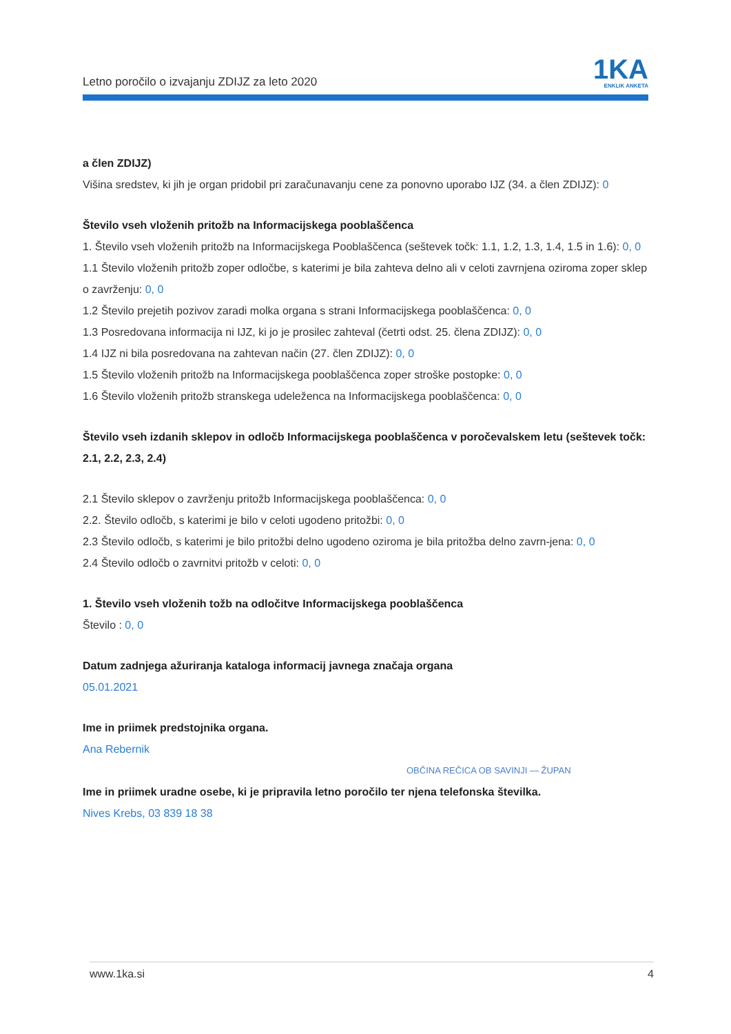Letno poročilo o izvajanju ZDIJZ za leto 2020
1KA
ENKLIK ANKETA
a člen ZDIJZ)
Višina sredstev, ki jih je organ pridobil pri zaračunavanju cene za ponovno uporabo IJZ (34. a člen ZDIJZ): 0
Število vseh vloženih pritožb na Informacijskega pooblaščenca
1. Število vseh vloženih pritožb na Informacijskega Pooblaščenca (seštevek točk: 1.1, 1.2, 1.3, 1.4, 1.5 in 1.6): 0, 0
1.1 Število vloženih pritožb zoper odločbe, s katerimi je bila zahteva delno ali v celoti zavrnjena oziroma zoper sklep o zavrženju: 0, 0
1.2 Število prejetih pozivov zaradi molka organa s strani Informacijskega pooblaščenca: 0, 0
1.3 Posredovana informacija ni IJZ, ki jo je prosilec zahteval (četrti odst. 25. člena ZDIJZ): 0, 0
1.4 IJZ ni bila posredovana na zahtevan način (27. člen ZDIJZ): 0, 0
1.5 Število vloženih pritožb na Informacijskega pooblaščenca zoper stroške postopke: 0, 0
1.6 Število vloženih pritožb stranskega udeleženca na Informacijskega pooblaščenca: 0, 0
Število vseh izdanih sklepov in odločb Informacijskega pooblaščenca v poročevalskem letu (seštevek točk: 2.1, 2.2, 2.3, 2.4)
2.1 Število sklepov o zavrženju pritožb Informacijskega pooblaščenca: 0, 0
2.2. Število odločb, s katerimi je bilo v celoti ugodeno pritožbi: 0, 0
2.3 Število odločb, s katerimi je bilo pritožbi delno ugodeno oziroma je bila pritožba delno zavrn-jena: 0, 0
2.4 Število odločb o zavrnitvi pritožb v celoti: 0, 0
1. Število vseh vloženih tožb na odločitve Informacijskega pooblaščenca
Število : 0, 0
Datum zadnjega ažuriranja kataloga informacij javnega značaja organa
05.01.2021
Ime in priimek predstojnika organa.
Ana Rebernik
OBČINA REČICA OB SAVINJI — ŽUPAN
Ime in priimek uradne osebe, ki je pripravila letno poročilo ter njena telefonska številka.
Nives Krebs, 03 839 18 38
www.1ka.si 4